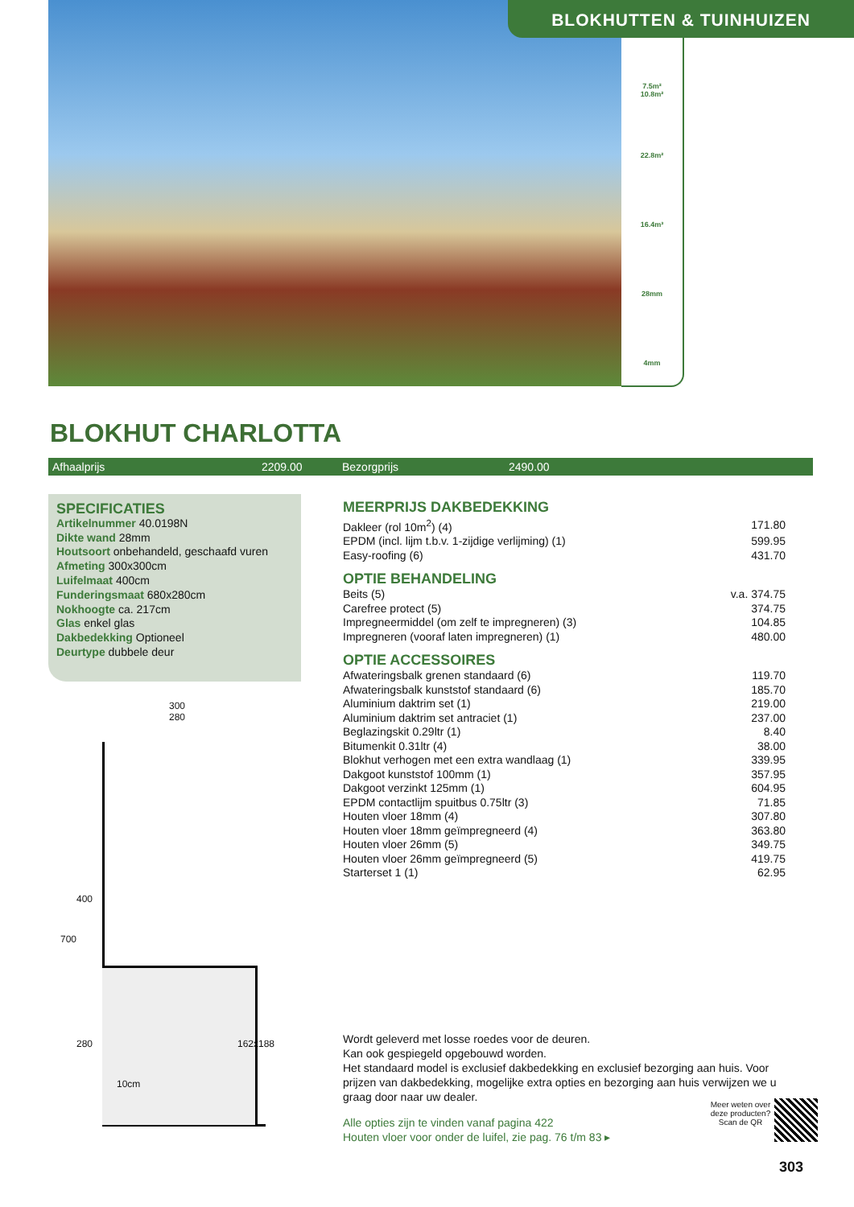BLOKHUTTEN & TUINHUIZEN
7.5m²
10.8m²
22.8m²
16.4m³
28mm
4mm
BLOKHUT CHARLOTTA
Afhaalprijs 2209.00 Bezorgprijs 2490.00
SPECIFICATIES
Artikelnummer 40.0198N
Dikte wand 28mm
Houtsoort onbehandeld, geschaafd vuren
Afmeting 300x300cm
Luifelmaat 400cm
Funderingsmaat 680x280cm
Nokhoogte ca. 217cm
Glas enkel glas
Dakbedekking Optioneel
Deurtype dubbele deur
300
280
400
700
280 162x188
10cm
MEERPRIJS DAKBEDEKKING
| Dakleer (rol 10m<sup>2</sup>) (4) | 171.80 |
| EPDM (incl. lijm t.b.v. 1-zijdige verlijming) (1) | 599.95 |
| Easy-roofing (6) | 431.70 |
OPTIE BEHANDELING
| Beits (5) | v.a. 374.75 |
| Carefree protect (5) | 374.75 |
| Impregneermiddel (om zelf te impregneren) (3) | 104.85 |
| Impregneren (vooraf laten impregneren) (1) | 480.00 |
OPTIE ACCESSOIRES
| Afwateringsbalk grenen standaard (6) | 119.70 |
| Afwateringsbalk kunststof standaard (6) | 185.70 |
| Aluminium daktrim set (1) | 219.00 |
| Aluminium daktrim set antraciet (1) | 237.00 |
| Beglazingskit 0.29ltr (1) | 8.40 |
| Bitumenkit 0.31ltr (4) | 38.00 |
| Blokhut verhogen met een extra wandlaag (1) | 339.95 |
| Dakgoot kunststof 100mm (1) | 357.95 |
| Dakgoot verzinkt 125mm (1) | 604.95 |
| EPDM contactlijm spuitbus 0.75ltr (3) | 71.85 |
| Houten vloer 18mm (4) | 307.80 |
| Houten vloer 18mm geïmpregneerd (4) | 363.80 |
| Houten vloer 26mm (5) | 349.75 |
| Houten vloer 26mm geïmpregneerd (5) | 419.75 |
| Starterset 1 (1) | 62.95 |
Wordt geleverd met losse roedes voor de deuren.
Kan ook gespiegeld opgebouwd worden.
Het standaard model is exclusief dakbedekking en exclusief bezorging aan huis. Voor prijzen van dakbedekking, mogelijke extra opties en bezorging aan huis verwijzen we u graag door naar uw dealer.
Alle opties zijn te vinden vanaf pagina 422
Houten vloer voor onder de luifel, zie pag. 76 t/m 83 ▸
Meer weten over deze producten? Scan de QR
303